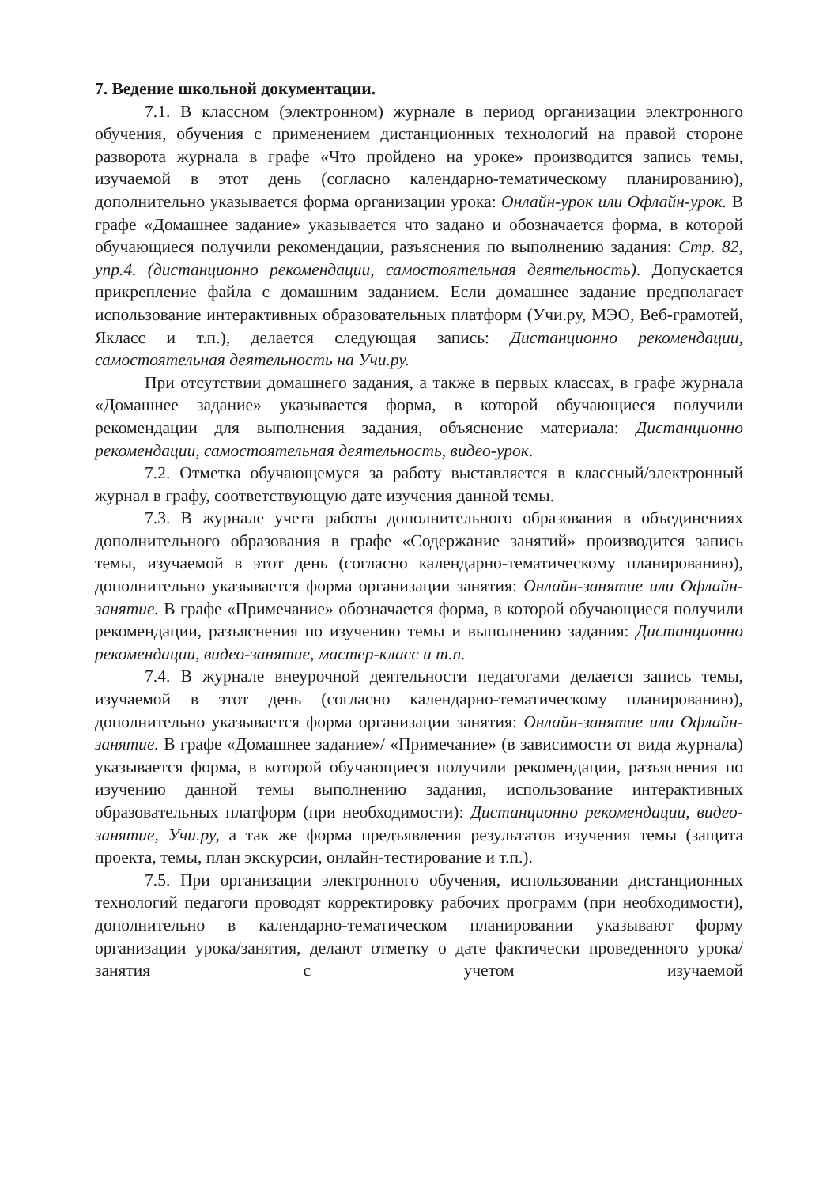7. Ведение школьной документации.
7.1. В классном (электронном) журнале в период организации электронного обучения, обучения с применением дистанционных технологий на правой стороне разворота журнала в графе «Что пройдено на уроке» производится запись темы, изучаемой в этот день (согласно календарно-тематическому планированию), дополнительно указывается форма организации урока: Онлайн-урок или Офлайн-урок. В графе «Домашнее задание» указывается что задано и обозначается форма, в которой обучающиеся получили рекомендации, разъяснения по выполнению задания: Стр. 82, упр.4. (дистанционно рекомендации, самостоятельная деятельность). Допускается прикрепление файла с домашним заданием. Если домашнее задание предполагает использование интерактивных образовательных платформ (Учи.ру, МЭО, Веб-грамотей, Якласс и т.п.), делается следующая запись: Дистанционно рекомендации, самостоятельная деятельность на Учи.ру.
При отсутствии домашнего задания, а также в первых классах, в графе журнала «Домашнее задание» указывается форма, в которой обучающиеся получили рекомендации для выполнения задания, объяснение материала: Дистанционно рекомендации, самостоятельная деятельность, видео-урок.
7.2. Отметка обучающемуся за работу выставляется в классный/электронный журнал в графу, соответствующую дате изучения данной темы.
7.3. В журнале учета работы дополнительного образования в объединениях дополнительного образования в графе «Содержание занятий» производится запись темы, изучаемой в этот день (согласно календарно-тематическому планированию), дополнительно указывается форма организации занятия: Онлайн-занятие или Офлайн-занятие. В графе «Примечание» обозначается форма, в которой обучающиеся получили рекомендации, разъяснения по изучению темы и выполнению задания: Дистанционно рекомендации, видео-занятие, мастер-класс и т.п.
7.4. В журнале внеурочной деятельности педагогами делается запись темы, изучаемой в этот день (согласно календарно-тематическому планированию), дополнительно указывается форма организации занятия: Онлайн-занятие или Офлайн-занятие. В графе «Домашнее задание»/ «Примечание» (в зависимости от вида журнала) указывается форма, в которой обучающиеся получили рекомендации, разъяснения по изучению данной темы выполнению задания, использование интерактивных образовательных платформ (при необходимости): Дистанционно рекомендации, видео-занятие, Учи.ру, а так же форма предъявления результатов изучения темы (защита проекта, темы, план экскурсии, онлайн-тестирование и т.п.).
7.5. При организации электронного обучения, использовании дистанционных технологий педагоги проводят корректировку рабочих программ (при необходимости), дополнительно в календарно-тематическом планировании указывают форму организации урока/занятия, делают отметку о дате фактически проведенного урока/занятия с учетом изучаемой